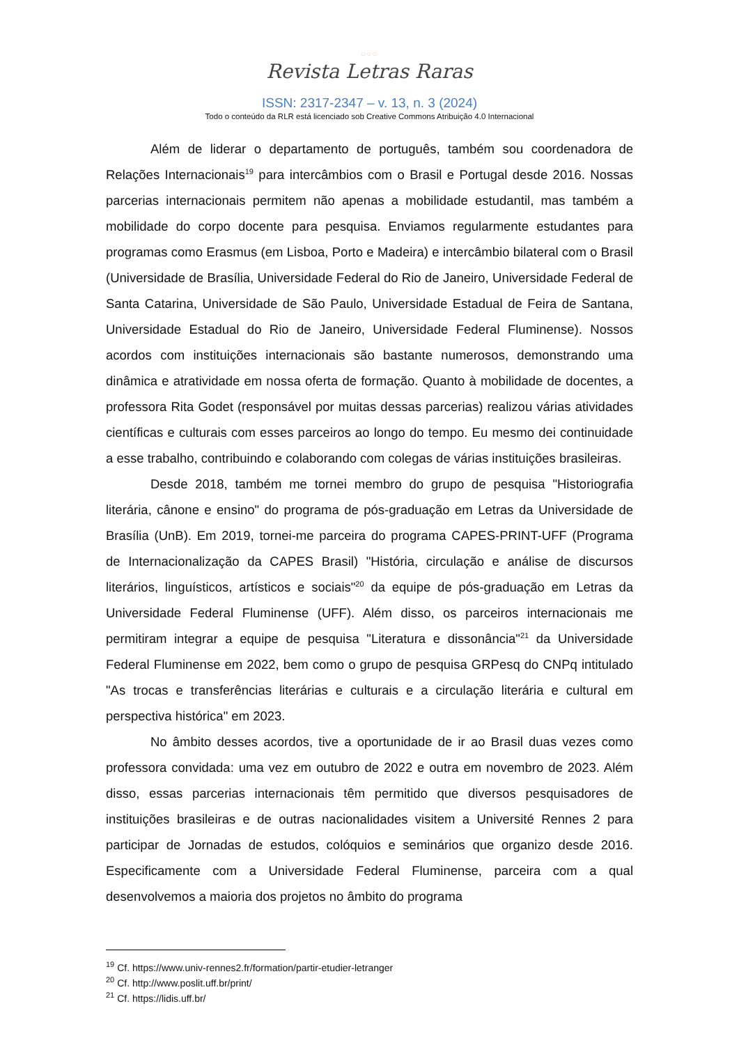○○○
Revista Letras Raras
ISSN: 2317-2347 – v. 13, n. 3 (2024)
Todo o conteúdo da RLR está licenciado sob Creative Commons Atribuição 4.0 Internacional
Além de liderar o departamento de português, também sou coordenadora de Relações Internacionais<sup>19</sup> para intercâmbios com o Brasil e Portugal desde 2016. Nossas parcerias internacionais permitem não apenas a mobilidade estudantil, mas também a mobilidade do corpo docente para pesquisa. Enviamos regularmente estudantes para programas como Erasmus (em Lisboa, Porto e Madeira) e intercâmbio bilateral com o Brasil (Universidade de Brasília, Universidade Federal do Rio de Janeiro, Universidade Federal de Santa Catarina, Universidade de São Paulo, Universidade Estadual de Feira de Santana, Universidade Estadual do Rio de Janeiro, Universidade Federal Fluminense). Nossos acordos com instituições internacionais são bastante numerosos, demonstrando uma dinâmica e atratividade em nossa oferta de formação. Quanto à mobilidade de docentes, a professora Rita Godet (responsável por muitas dessas parcerias) realizou várias atividades científicas e culturais com esses parceiros ao longo do tempo. Eu mesmo dei continuidade a esse trabalho, contribuindo e colaborando com colegas de várias instituições brasileiras.
Desde 2018, também me tornei membro do grupo de pesquisa "Historiografia literária, cânone e ensino" do programa de pós-graduação em Letras da Universidade de Brasília (UnB). Em 2019, tornei-me parceira do programa CAPES-PRINT-UFF (Programa de Internacionalização da CAPES Brasil) "História, circulação e análise de discursos literários, linguísticos, artísticos e sociais"<sup>20</sup> da equipe de pós-graduação em Letras da Universidade Federal Fluminense (UFF). Além disso, os parceiros internacionais me permitiram integrar a equipe de pesquisa "Literatura e dissonância"<sup>21</sup> da Universidade Federal Fluminense em 2022, bem como o grupo de pesquisa GRPesq do CNPq intitulado "As trocas e transferências literárias e culturais e a circulação literária e cultural em perspectiva histórica" em 2023.
No âmbito desses acordos, tive a oportunidade de ir ao Brasil duas vezes como professora convidada: uma vez em outubro de 2022 e outra em novembro de 2023. Além disso, essas parcerias internacionais têm permitido que diversos pesquisadores de instituições brasileiras e de outras nacionalidades visitem a Université Rennes 2 para participar de Jornadas de estudos, colóquios e seminários que organizo desde 2016. Especificamente com a Universidade Federal Fluminense, parceira com a qual desenvolvemos a maioria dos projetos no âmbito do programa
<sup>19</sup> Cf. https://www.univ-rennes2.fr/formation/partir-etudier-letranger
<sup>20</sup> Cf. http://www.poslit.uff.br/print/
<sup>21</sup> Cf. https://lidis.uff.br/